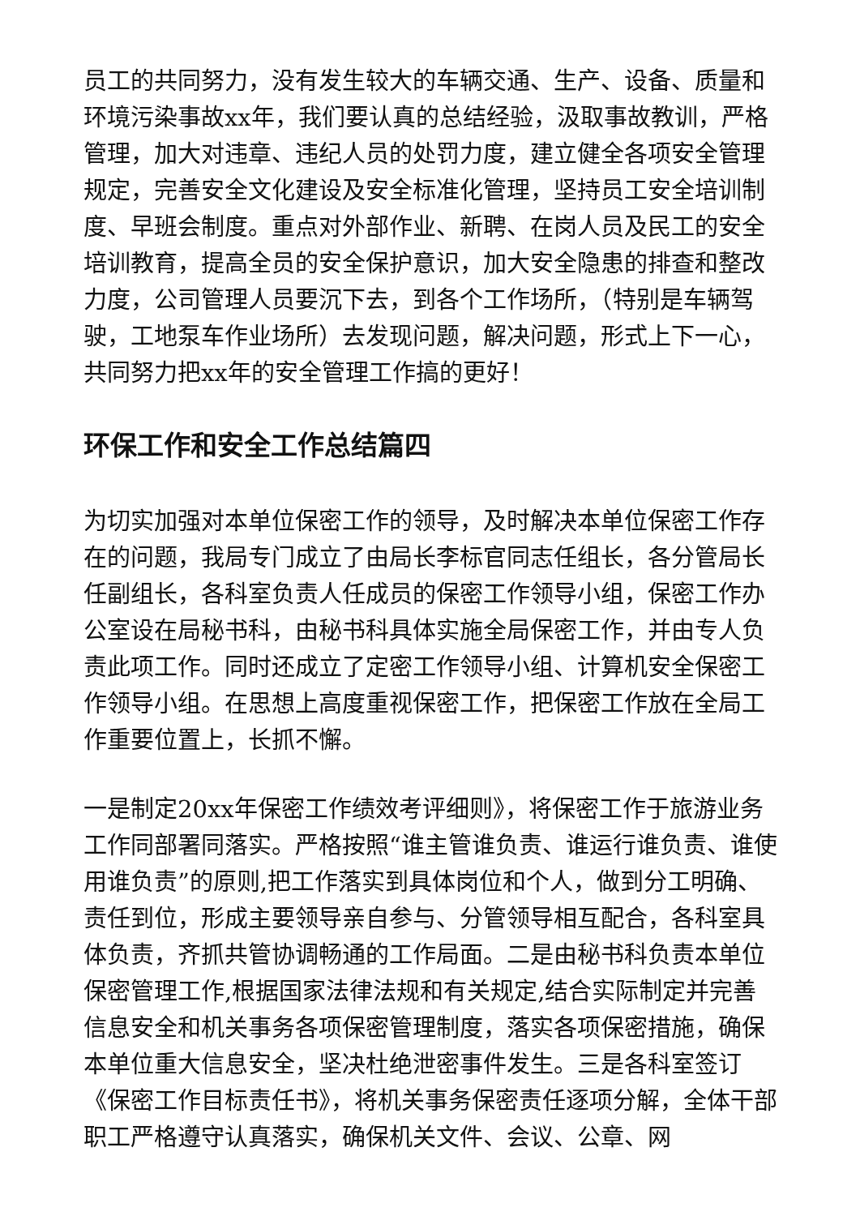员工的共同努力，没有发生较大的车辆交通、生产、设备、质量和环境污染事故xx年，我们要认真的总结经验，汲取事故教训，严格管理，加大对违章、违纪人员的处罚力度，建立健全各项安全管理规定，完善安全文化建设及安全标准化管理，坚持员工安全培训制度、早班会制度。重点对外部作业、新聘、在岗人员及民工的安全培训教育，提高全员的安全保护意识，加大安全隐患的排查和整改力度，公司管理人员要沉下去，到各个工作场所，（特别是车辆驾驶，工地泵车作业场所）去发现问题，解决问题，形式上下一心，共同努力把xx年的安全管理工作搞的更好！
环保工作和安全工作总结篇四
为切实加强对本单位保密工作的领导，及时解决本单位保密工作存在的问题，我局专门成立了由局长李标官同志任组长，各分管局长任副组长，各科室负责人任成员的保密工作领导小组，保密工作办公室设在局秘书科，由秘书科具体实施全局保密工作，并由专人负责此项工作。同时还成立了定密工作领导小组、计算机安全保密工作领导小组。在思想上高度重视保密工作，把保密工作放在全局工作重要位置上，长抓不懈。
一是制定20xx年保密工作绩效考评细则》，将保密工作于旅游业务工作同部署同落实。严格按照“谁主管谁负责、谁运行谁负责、谁使用谁负责”的原则,把工作落实到具体岗位和个人，做到分工明确、责任到位，形成主要领导亲自参与、分管领导相互配合，各科室具体负责，齐抓共管协调畅通的工作局面。二是由秘书科负责本单位保密管理工作,根据国家法律法规和有关规定,结合实际制定并完善信息安全和机关事务各项保密管理制度，落实各项保密措施，确保本单位重大信息安全，坚决杜绝泄密事件发生。三是各科室签订《保密工作目标责任书》，将机关事务保密责任逐项分解，全体干部职工严格遵守认真落实，确保机关文件、会议、公章、网